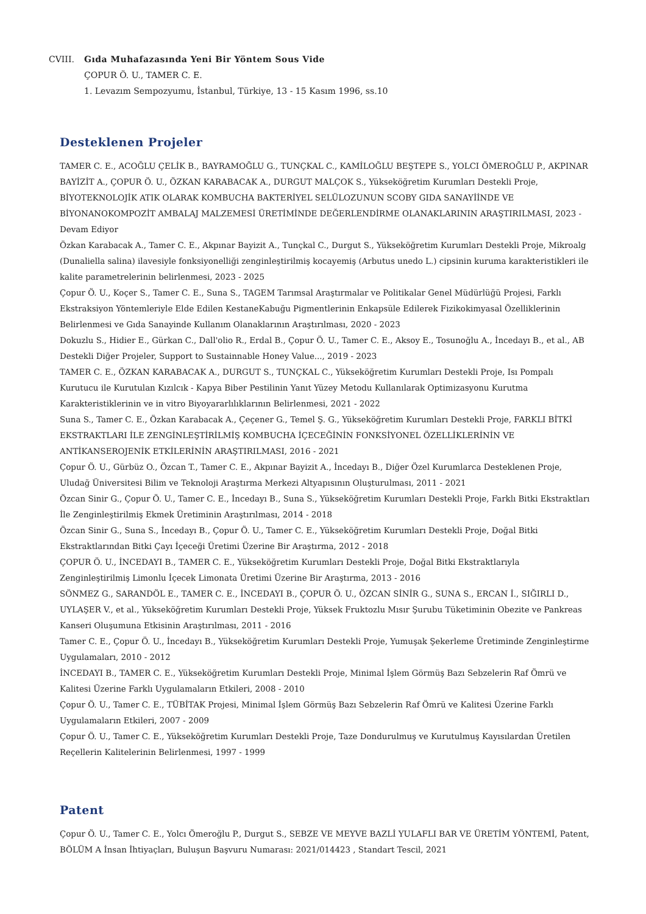CVIII. Gıda Muhafazasında Yeni Bir Yöntem Sous Vide
ÇOPUR Ö. U., TAMER C. E.
1. Levazım Sempozyumu, İstanbul, Türkiye, 13 - 15 Kasım 1996, ss.10
Desteklenen Projeler
TAMER C. E., ACOĞLU ÇELİK B., BAYRAMOĞLU G., TUNÇKAL C., KAMİLOĞLU BEŞTEPE S., YOLCI ÖMEROĞLU P., AKPINAR BAYİZİT A., ÇOPUR Ö. U., ÖZKAN KARABACAK A., DURGUT MALÇOK S., Yükseköğretim Kurumları Destekli Proje, BİYOTEKNOLOJİK ATIK OLARAK KOMBUCHA BAKTERİYEL SELÜLOZUNUN SCOBY GIDA SANAYİİNDE VE BİYONANOKOMPOZİT AMBALAJ MALZEMESİ ÜRETİMİNDE DEĞERLENDİRME OLANAKLARININ ARAŞTIRILMASI, 2023 - Devam Ediyor
Özkan Karabacak A., Tamer C. E., Akpınar Bayizit A., Tunçkal C., Durgut S., Yükseköğretim Kurumları Destekli Proje, Mikroalg (Dunaliella salina) ilavesiyle fonksiyonelliği zenginleştirilmiş kocayemiş (Arbutus unedo L.) cipsinin kuruma karakteristikleri ile kalite parametrelerinin belirlenmesi, 2023 - 2025
Çopur Ö. U., Koçer S., Tamer C. E., Suna S., TAGEM Tarımsal Araştırmalar ve Politikalar Genel Müdürlüğü Projesi, Farklı Ekstraksiyon Yöntemleriyle Elde Edilen KestaneKabuğu Pigmentlerinin Enkapsüle Edilerek Fizikokimyasal Özelliklerinin Belirlenmesi ve Gıda Sanayinde Kullanım Olanaklarının Araştırılması, 2020 - 2023
Dokuzlu S., Hidier E., Gürkan C., Dall'olio R., Erdal B., Çopur Ö. U., Tamer C. E., Aksoy E., Tosunoğlu A., İncedayı B., et al., AB Destekli Diğer Projeler, Support to Sustainnable Honey Value..., 2019 - 2023
TAMER C. E., ÖZKAN KARABACAK A., DURGUT S., TUNÇKAL C., Yükseköğretim Kurumları Destekli Proje, Isı Pompalı Kurutucu ile Kurutulan Kızılcık - Kapya Biber Pestilinin Yanıt Yüzey Metodu Kullanılarak Optimizasyonu Kurutma Karakteristiklerinin ve in vitro Biyoyararlılıklarının Belirlenmesi, 2021 - 2022
Suna S., Tamer C. E., Özkan Karabacak A., Çeçener G., Temel Ş. G., Yükseköğretim Kurumları Destekli Proje, FARKLI BİTKİ EKSTRAKTLARI İLE ZENGİNLEŞTİRİLMİŞ KOMBUCHA İÇECEĞİNİN FONKSİYONEL ÖZELLİKLERİNİN VE ANTİKANSEROJENİK ETKİLERİNİN ARAŞTIRILMASI, 2016 - 2021
Çopur Ö. U., Gürbüz O., Özcan T., Tamer C. E., Akpınar Bayizit A., İncedayı B., Diğer Özel Kurumlarca Desteklenen Proje, Uludağ Üniversitesi Bilim ve Teknoloji Araştırma Merkezi Altyapısının Oluşturulması, 2011 - 2021
Özcan Sinir G., Çopur Ö. U., Tamer C. E., İncedayı B., Suna S., Yükseköğretim Kurumları Destekli Proje, Farklı Bitki Ekstraktları İle Zenginleştirilmiş Ekmek Üretiminin Araştırılması, 2014 - 2018
Özcan Sinir G., Suna S., İncedayı B., Çopur Ö. U., Tamer C. E., Yükseköğretim Kurumları Destekli Proje, Doğal Bitki Ekstraktlarından Bitki Çayı İçeceği Üretimi Üzerine Bir Araştırma, 2012 - 2018
ÇOPUR Ö. U., İNCEDAYI B., TAMER C. E., Yükseköğretim Kurumları Destekli Proje, Doğal Bitki Ekstraktlarıyla Zenginleştirilmiş Limonlu İçecek Limonata Üretimi Üzerine Bir Araştırma, 2013 - 2016
SÖNMEZ G., SARANDÖL E., TAMER C. E., İNCEDAYI B., ÇOPUR Ö. U., ÖZCAN SİNİR G., SUNA S., ERCAN İ., SIĞIRLI D., UYLAŞER V., et al., Yükseköğretim Kurumları Destekli Proje, Yüksek Fruktozlu Mısır Şurubu Tüketiminin Obezite ve Pankreas Kanseri Oluşumuna Etkisinin Araştırılması, 2011 - 2016
Tamer C. E., Çopur Ö. U., İncedayı B., Yükseköğretim Kurumları Destekli Proje, Yumuşak Şekerleme Üretiminde Zenginleştirme Uygulamaları, 2010 - 2012
İNCEDAYI B., TAMER C. E., Yükseköğretim Kurumları Destekli Proje, Minimal İşlem Görmüş Bazı Sebzelerin Raf Ömrü ve Kalitesi Üzerine Farklı Uygulamaların Etkileri, 2008 - 2010
Çopur Ö. U., Tamer C. E., TÜBİTAK Projesi, Minimal İşlem Görmüş Bazı Sebzelerin Raf Ömrü ve Kalitesi Üzerine Farklı Uygulamaların Etkileri, 2007 - 2009
Çopur Ö. U., Tamer C. E., Yükseköğretim Kurumları Destekli Proje, Taze Dondurulmuş ve Kurutulmuş Kayısılardan Üretilen Reçellerin Kalitelerinin Belirlenmesi, 1997 - 1999
Patent
Çopur Ö. U., Tamer C. E., Yolcı Ömeroğlu P., Durgut S., SEBZE VE MEYVE BAZLİ YULAFLI BAR VE ÜRETİM YÖNTEMİ, Patent, BÖLÜM A İnsan İhtiyaçları, Buluşun Başvuru Numarası: 2021/014423 , Standart Tescil, 2021